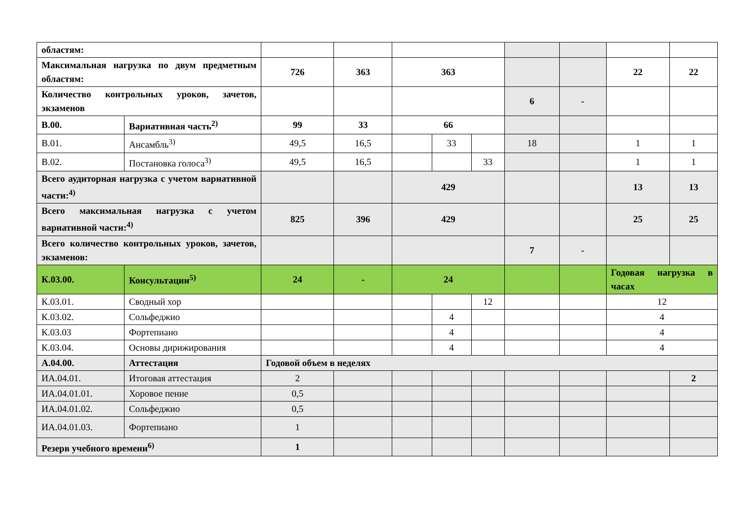| областям: | | | | | | | | | | |
| Максимальная нагрузка по двум предметным областям: | | 726 | 363 | 363 | | | | | 22 | 22 |
| Количество контрольных уроков, зачетов, экзаменов | | | | | | | 6 | - | | |
| В.00. | Вариативная часть<sup>2)</sup> | 99 | 33 | 66 | | | | | | |
| В.01. | Ансамбль<sup>3)</sup> | 49,5 | 16,5 | | 33 | | 18 | | 1 | 1 |
| В.02. | Постановка голоса<sup>3)</sup> | 49,5 | 16,5 | | | 33 | | | 1 | 1 |
| Всего аудиторная нагрузка с учетом вариативной части:<sup>4)</sup> | | | | 429 | | | | | 13 | 13 |
| Всего максимальная нагрузка с учетом вариативной части:<sup>4)</sup> | | 825 | 396 | 429 | | | | | 25 | 25 |
| Всего количество контрольных уроков, зачетов, экзаменов: | | | | | | | 7 | - | | |
| К.03.00. | Консультации<sup>5)</sup> | 24 | - | 24 | | | | | Годовая нагрузка в часах | |
| К.03.01. | Сводный хор | | | | | 12 | | | 12 | |
| К.03.02. | Сольфеджио | | | | 4 | | | | 4 | |
| К.03.03 | Фортепиано | | | | 4 | | | | 4 | |
| К.03.04. | Основы дирижирования | | | | 4 | | | | 4 | |
| А.04.00. | Аттестация | Годовой объем в неделях | | | | | | | | |
| ИА.04.01. | Итоговая аттестация | 2 | | | | | | | | 2 |
| ИА.04.01.01. | Хоровое пение | 0,5 | | | | | | | | |
| ИА.04.01.02. | Сольфеджио | 0,5 | | | | | | | | |
| ИА.04.01.03. | Фортепиано | 1 | | | | | | | | |
| Резерв учебного времени<sup>6)</sup> | | 1 | | | | | | | | |